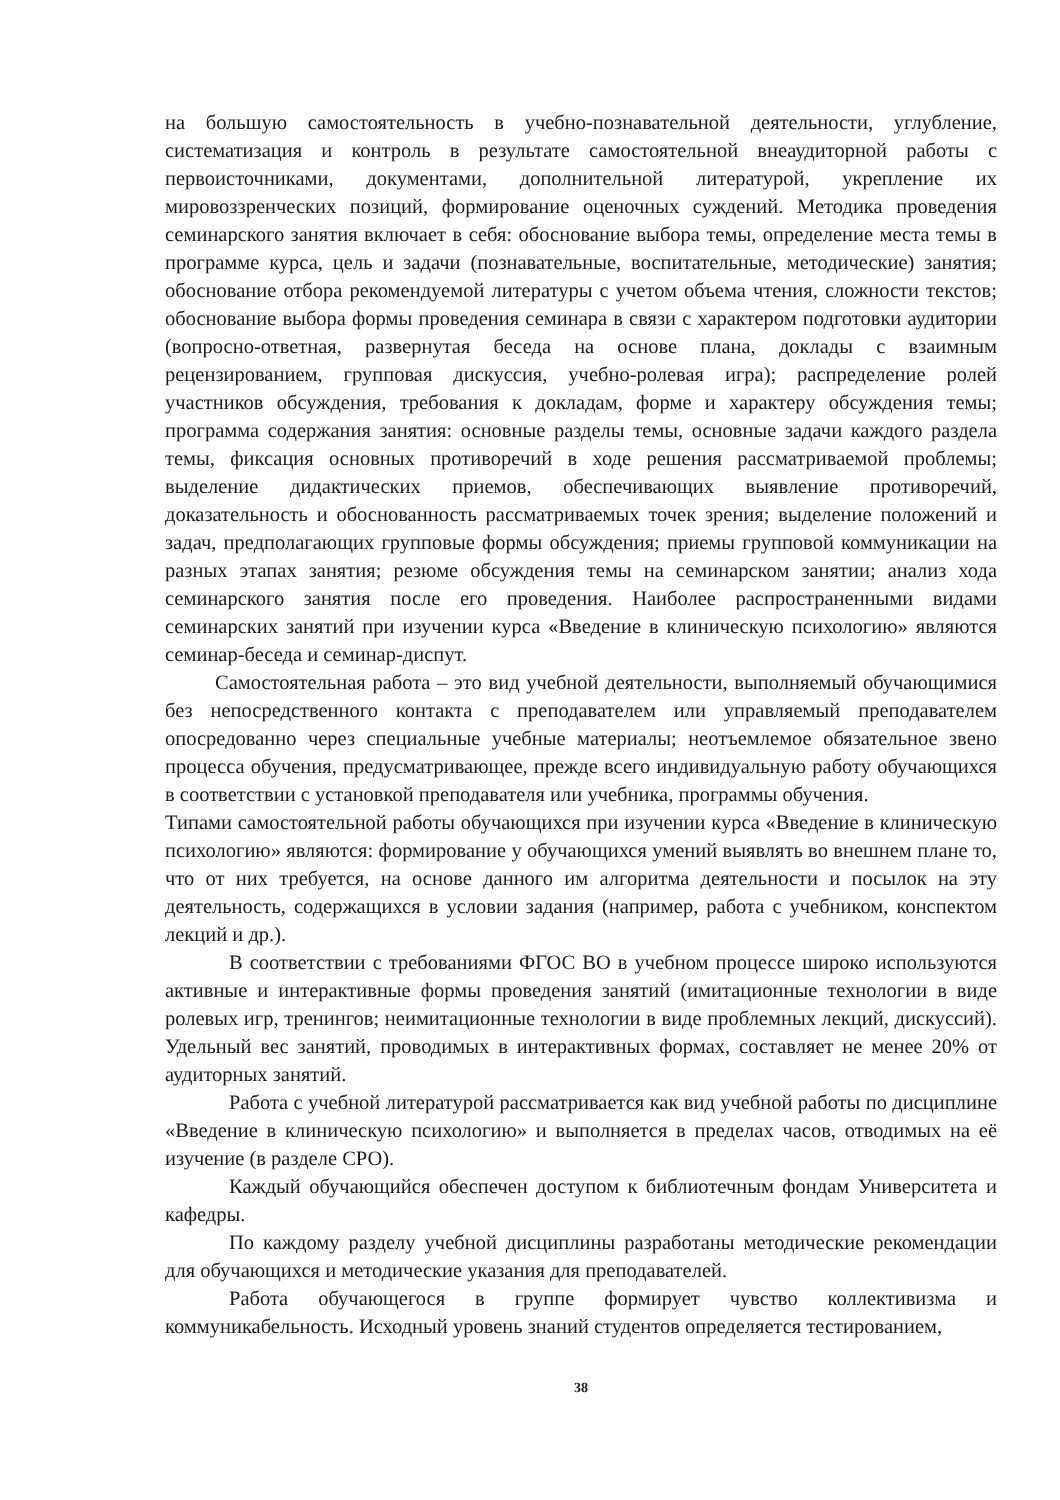на большую самостоятельность в учебно-познавательной деятельности, углубление, систематизация и контроль в результате самостоятельной внеаудиторной работы с первоисточниками, документами, дополнительной литературой, укрепление их мировоззренческих позиций, формирование оценочных суждений. Методика проведения семинарского занятия включает в себя: обоснование выбора темы, определение места темы в программе курса, цель и задачи (познавательные, воспитательные, методические) занятия; обоснование отбора рекомендуемой литературы с учетом объема чтения, сложности текстов; обоснование выбора формы проведения семинара в связи с характером подготовки аудитории (вопросно-ответная, развернутая беседа на основе плана, доклады с взаимным рецензированием, групповая дискуссия, учебно-ролевая игра); распределение ролей участников обсуждения, требования к докладам, форме и характеру обсуждения темы; программа содержания занятия: основные разделы темы, основные задачи каждого раздела темы, фиксация основных противоречий в ходе решения рассматриваемой проблемы; выделение дидактических приемов, обеспечивающих выявление противоречий, доказательность и обоснованность рассматриваемых точек зрения; выделение положений и задач, предполагающих групповые формы обсуждения; приемы групповой коммуникации на разных этапах занятия; резюме обсуждения темы на семинарском занятии; анализ хода семинарского занятия после его проведения. Наиболее распространенными видами семинарских занятий при изучении курса «Введение в клиническую психологию» являются семинар-беседа и семинар-диспут.
Самостоятельная работа – это вид учебной деятельности, выполняемый обучающимися без непосредственного контакта с преподавателем или управляемый преподавателем опосредованно через специальные учебные материалы; неотъемлемое обязательное звено процесса обучения, предусматривающее, прежде всего индивидуальную работу обучающихся в соответствии с установкой преподавателя или учебника, программы обучения.
Типами самостоятельной работы обучающихся при изучении курса «Введение в клиническую психологию» являются: формирование у обучающихся умений выявлять во внешнем плане то, что от них требуется, на основе данного им алгоритма деятельности и посылок на эту деятельность, содержащихся в условии задания (например, работа с учебником, конспектом лекций и др.).
В соответствии с требованиями ФГОС ВО в учебном процессе широко используются активные и интерактивные формы проведения занятий (имитационные технологии в виде ролевых игр, тренингов; неимитационные технологии в виде проблемных лекций, дискуссий). Удельный вес занятий, проводимых в интерактивных формах, составляет не менее 20% от аудиторных занятий.
Работа с учебной литературой рассматривается как вид учебной работы по дисциплине «Введение в клиническую психологию» и выполняется в пределах часов, отводимых на её изучение (в разделе СРО).
Каждый обучающийся обеспечен доступом к библиотечным фондам Университета и кафедры.
По каждому разделу учебной дисциплины разработаны методические рекомендации для обучающихся и методические указания для преподавателей.
Работа обучающегося в группе формирует чувство коллективизма и коммуникабельность. Исходный уровень знаний студентов определяется тестированием,
38